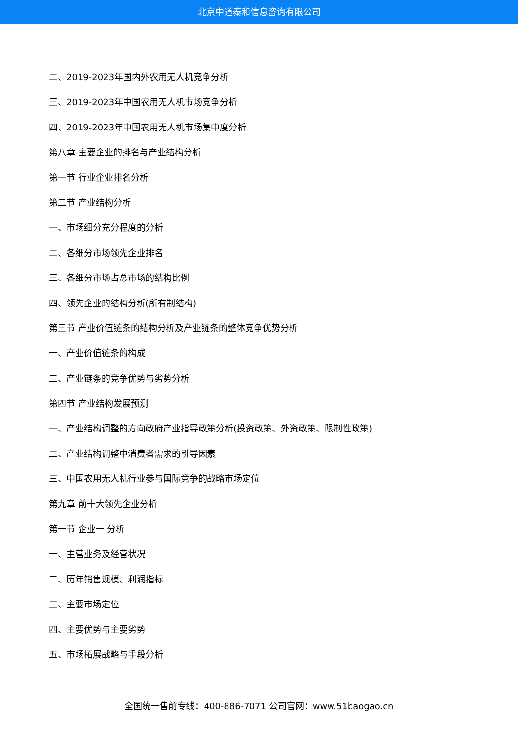北京中道泰和信息咨询有限公司
二、2019-2023年国内外农用无人机竞争分析
三、2019-2023年中国农用无人机市场竞争分析
四、2019-2023年中国农用无人机市场集中度分析
第八章 主要企业的排名与产业结构分析
第一节 行业企业排名分析
第二节 产业结构分析
一、市场细分充分程度的分析
二、各细分市场领先企业排名
三、各细分市场占总市场的结构比例
四、领先企业的结构分析(所有制结构)
第三节 产业价值链条的结构分析及产业链条的整体竞争优势分析
一、产业价值链条的构成
二、产业链条的竞争优势与劣势分析
第四节 产业结构发展预测
一、产业结构调整的方向政府产业指导政策分析(投资政策、外资政策、限制性政策)
二、产业结构调整中消费者需求的引导因素
三、中国农用无人机行业参与国际竞争的战略市场定位
第九章 前十大领先企业分析
第一节 企业一 分析
一、主营业务及经营状况
二、历年销售规模、利润指标
三、主要市场定位
四、主要优势与主要劣势
五、市场拓展战略与手段分析
全国统一售前专线：400-886-7071 公司官网：www.51baogao.cn